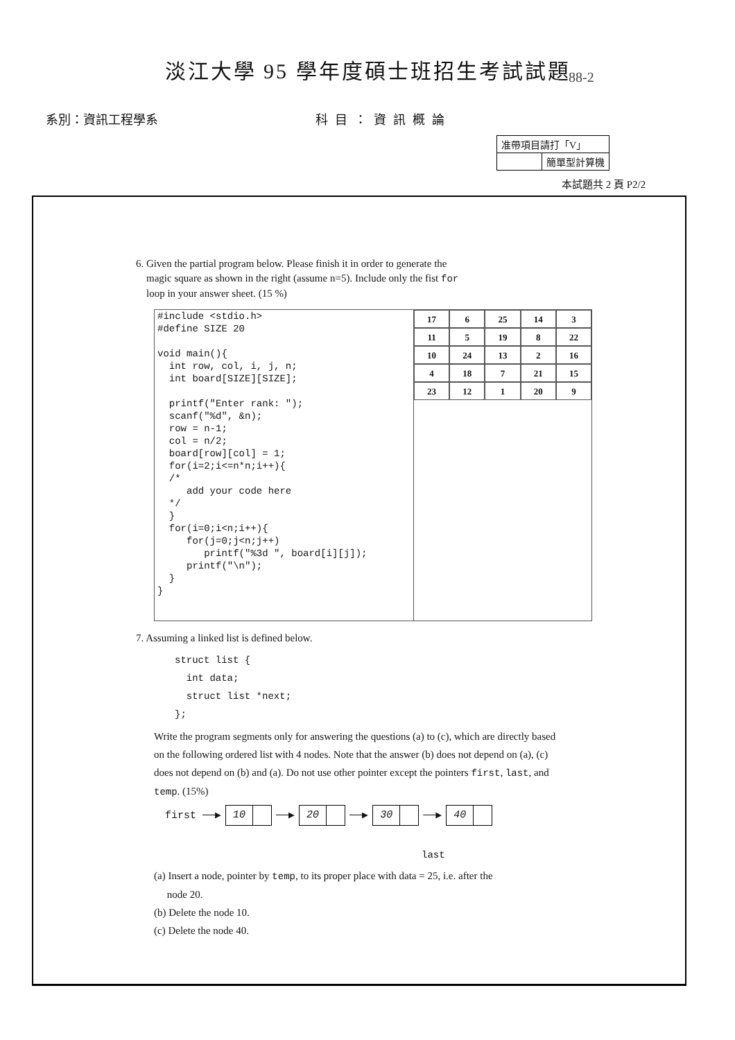淡江大學 95 學年度碩士班招生考試試題 88-2
系別：資訊工程學系 科目：資訊概論
| 准帶項目請打「V」 | |
| | 簡單型計算機 |
本試題共 2 頁 P2/2
6. Given the partial program below. Please finish it in order to generate the
magic square as shown in the right (assume n=5). Include only the fist for
loop in your answer sheet. (15 %)
#include <stdio.h>
#define SIZE 20

void main(){
  int row, col, i, j, n;
  int board[SIZE][SIZE];

  printf("Enter rank: ");
  scanf("%d", &n);
  row = n-1;
  col = n/2;
  board[row][col] = 1;
  for(i=2;i<=n*n;i++){
  /*
     add your code here
  */
  }
  for(i=0;i<n;i++){
     for(j=0;j<n;j++)
        printf("%3d ", board[i][j]);
     printf("\n");
  }
}
| 17 | 6 | 25 | 14 | 3 |
| 11 | 5 | 19 | 8 | 22 |
| 10 | 24 | 13 | 2 | 16 |
| 4 | 18 | 7 | 21 | 15 |
| 23 | 12 | 1 | 20 | 9 |
7. Assuming a linked list is defined below.
struct list {
  int data;
  struct list *next;
};
Write the program segments only for answering the questions (a) to (c), which are directly based on the following ordered list with 4 nodes. Note that the answer (b) does not depend on (a), (c) does not depend on (b) and (a). Do not use other pointer except the pointers first, last, and temp. (15%)
first ──▶ 10 ──▶ 20 ──▶ 30 ──▶ 40
last
(a) Insert a node, pointer by temp, to its proper place with data = 25, i.e. after the
node 20.
(b) Delete the node 10.
(c) Delete the node 40.